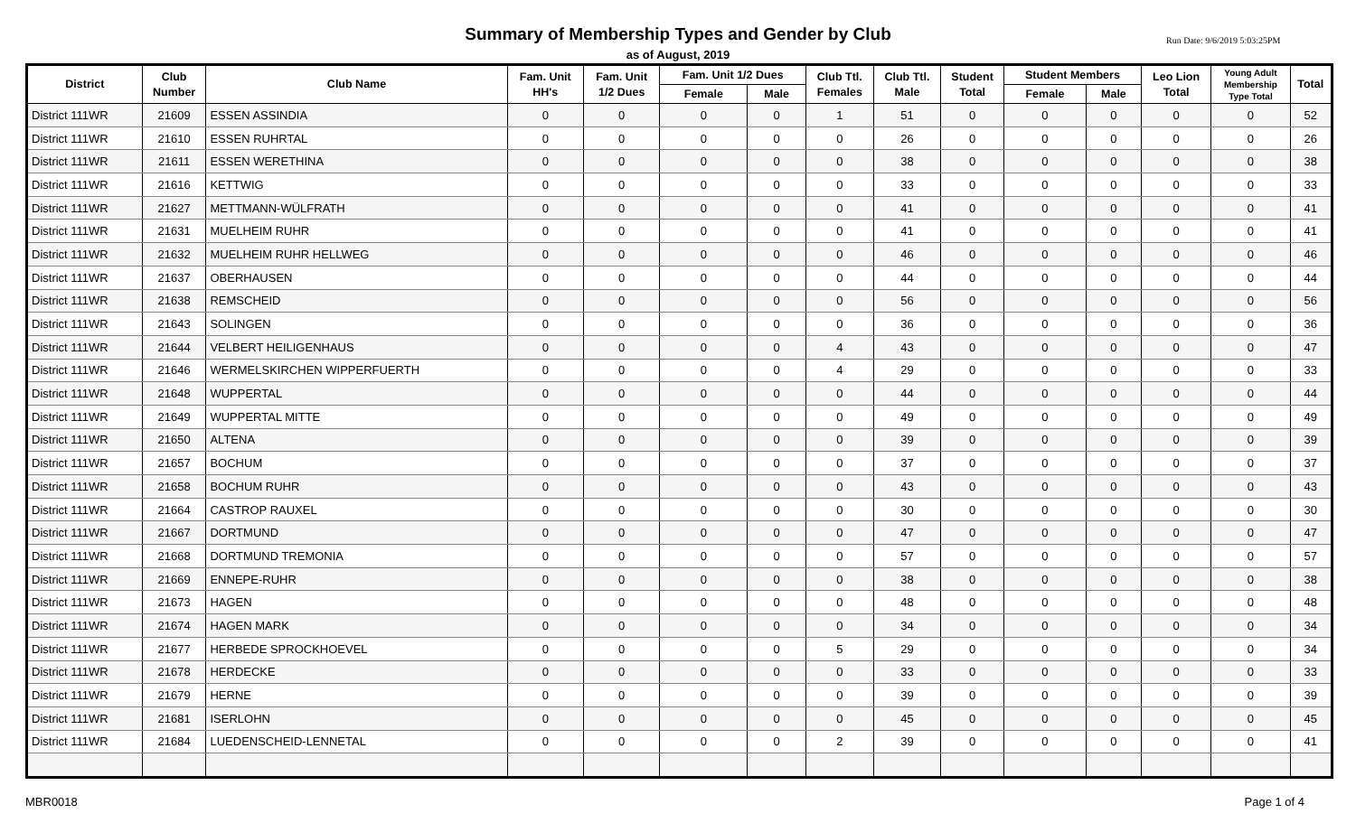Summary of Membership Types and Gender by Club
as of August, 2019
Run Date: 9/6/2019 5:03:25PM
| District | Club Number | Club Name | Fam. Unit HH's | Fam. Unit 1/2 Dues | Fam. Unit 1/2 Dues | | Club Ttl. Females | Club Ttl. Male | Student Total | Student Members | | Leo Lion Total | Young Adult Membership Type Total | Total |
| --- | --- | --- | --- | --- | --- | --- | --- | --- | --- | --- | --- | --- | --- | --- |
| | | | | | Female | Male | | | | Female | Male | | | |
| District 111WR | 21609 | ESSEN ASSINDIA | 0 | 0 | 0 | 0 | 1 | 51 | 0 | 0 | 0 | 0 | 0 | 52 |
| District 111WR | 21610 | ESSEN RUHRTAL | 0 | 0 | 0 | 0 | 0 | 26 | 0 | 0 | 0 | 0 | 0 | 26 |
| District 111WR | 21611 | ESSEN WERETHINA | 0 | 0 | 0 | 0 | 0 | 38 | 0 | 0 | 0 | 0 | 0 | 38 |
| District 111WR | 21616 | KETTWIG | 0 | 0 | 0 | 0 | 0 | 33 | 0 | 0 | 0 | 0 | 0 | 33 |
| District 111WR | 21627 | METTMANN-WÜLFRATH | 0 | 0 | 0 | 0 | 0 | 41 | 0 | 0 | 0 | 0 | 0 | 41 |
| District 111WR | 21631 | MUELHEIM RUHR | 0 | 0 | 0 | 0 | 0 | 41 | 0 | 0 | 0 | 0 | 0 | 41 |
| District 111WR | 21632 | MUELHEIM RUHR HELLWEG | 0 | 0 | 0 | 0 | 0 | 46 | 0 | 0 | 0 | 0 | 0 | 46 |
| District 111WR | 21637 | OBERHAUSEN | 0 | 0 | 0 | 0 | 0 | 44 | 0 | 0 | 0 | 0 | 0 | 44 |
| District 111WR | 21638 | REMSCHEID | 0 | 0 | 0 | 0 | 0 | 56 | 0 | 0 | 0 | 0 | 0 | 56 |
| District 111WR | 21643 | SOLINGEN | 0 | 0 | 0 | 0 | 0 | 36 | 0 | 0 | 0 | 0 | 0 | 36 |
| District 111WR | 21644 | VELBERT HEILIGENHAUS | 0 | 0 | 0 | 0 | 4 | 43 | 0 | 0 | 0 | 0 | 0 | 47 |
| District 111WR | 21646 | WERMELSKIRCHEN WIPPERFUERTH | 0 | 0 | 0 | 0 | 4 | 29 | 0 | 0 | 0 | 0 | 0 | 33 |
| District 111WR | 21648 | WUPPERTAL | 0 | 0 | 0 | 0 | 0 | 44 | 0 | 0 | 0 | 0 | 0 | 44 |
| District 111WR | 21649 | WUPPERTAL MITTE | 0 | 0 | 0 | 0 | 0 | 49 | 0 | 0 | 0 | 0 | 0 | 49 |
| District 111WR | 21650 | ALTENA | 0 | 0 | 0 | 0 | 0 | 39 | 0 | 0 | 0 | 0 | 0 | 39 |
| District 111WR | 21657 | BOCHUM | 0 | 0 | 0 | 0 | 0 | 37 | 0 | 0 | 0 | 0 | 0 | 37 |
| District 111WR | 21658 | BOCHUM RUHR | 0 | 0 | 0 | 0 | 0 | 43 | 0 | 0 | 0 | 0 | 0 | 43 |
| District 111WR | 21664 | CASTROP RAUXEL | 0 | 0 | 0 | 0 | 0 | 30 | 0 | 0 | 0 | 0 | 0 | 30 |
| District 111WR | 21667 | DORTMUND | 0 | 0 | 0 | 0 | 0 | 47 | 0 | 0 | 0 | 0 | 0 | 47 |
| District 111WR | 21668 | DORTMUND TREMONIA | 0 | 0 | 0 | 0 | 0 | 57 | 0 | 0 | 0 | 0 | 0 | 57 |
| District 111WR | 21669 | ENNEPE-RUHR | 0 | 0 | 0 | 0 | 0 | 38 | 0 | 0 | 0 | 0 | 0 | 38 |
| District 111WR | 21673 | HAGEN | 0 | 0 | 0 | 0 | 0 | 48 | 0 | 0 | 0 | 0 | 0 | 48 |
| District 111WR | 21674 | HAGEN MARK | 0 | 0 | 0 | 0 | 0 | 34 | 0 | 0 | 0 | 0 | 0 | 34 |
| District 111WR | 21677 | HERBEDE SPROCKHOEVEL | 0 | 0 | 0 | 0 | 5 | 29 | 0 | 0 | 0 | 0 | 0 | 34 |
| District 111WR | 21678 | HERDECKE | 0 | 0 | 0 | 0 | 0 | 33 | 0 | 0 | 0 | 0 | 0 | 33 |
| District 111WR | 21679 | HERNE | 0 | 0 | 0 | 0 | 0 | 39 | 0 | 0 | 0 | 0 | 0 | 39 |
| District 111WR | 21681 | ISERLOHN | 0 | 0 | 0 | 0 | 0 | 45 | 0 | 0 | 0 | 0 | 0 | 45 |
| District 111WR | 21684 | LUEDENSCHEID-LENNETAL | 0 | 0 | 0 | 0 | 2 | 39 | 0 | 0 | 0 | 0 | 0 | 41 |
MBR0018 Page 1 of 4